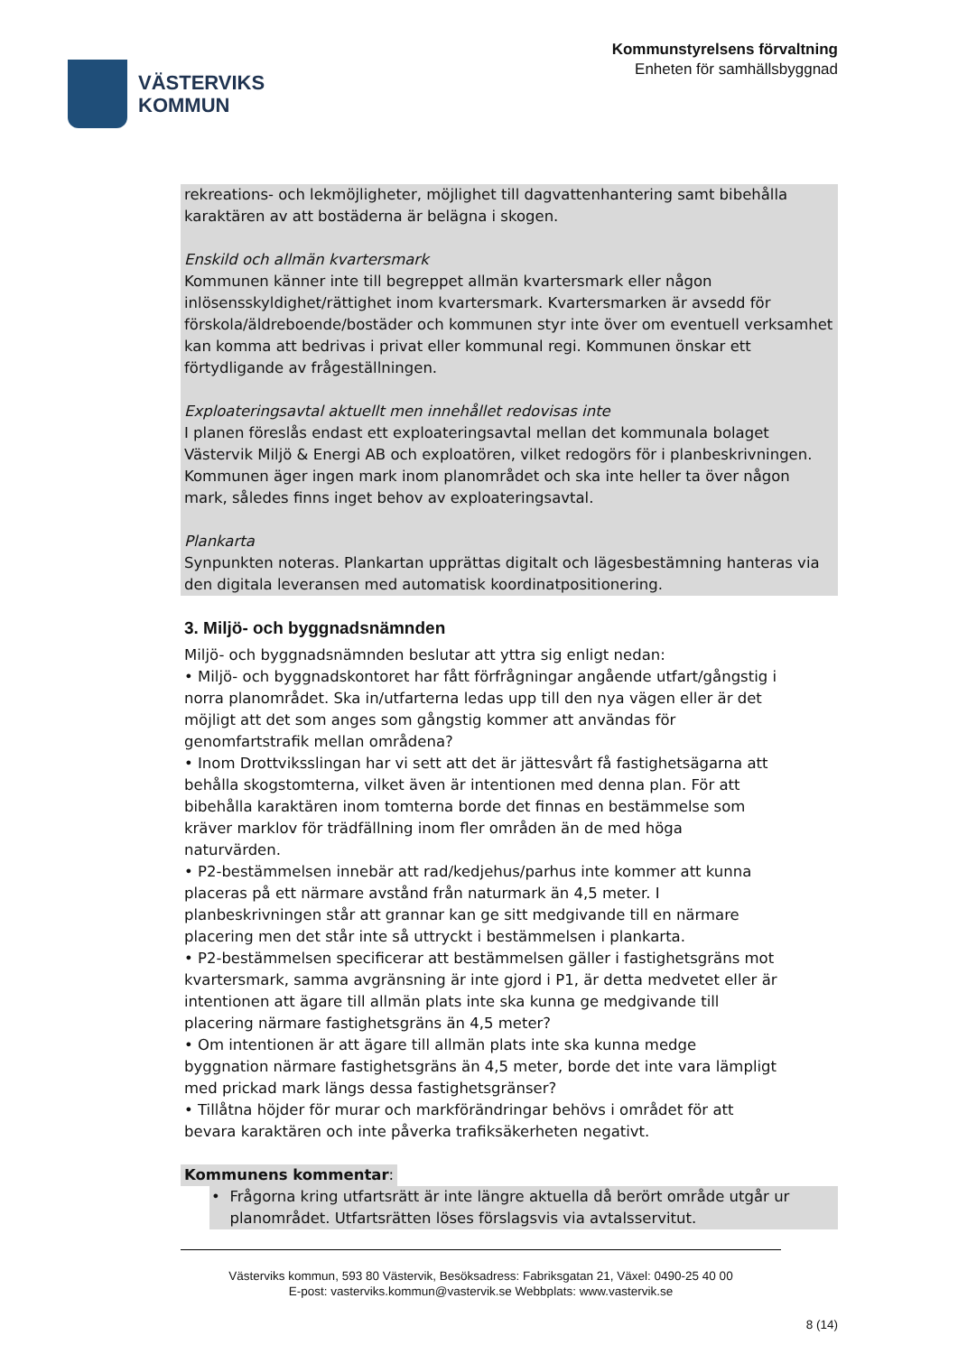VÄSTERVIKS
KOMMUN
Kommunstyrelsens förvaltning
Enheten för samhällsbyggnad
rekreations- och lekmöjligheter, möjlighet till dagvattenhantering samt bibehålla karaktären av att bostäderna är belägna i skogen.
Enskild och allmän kvartersmark
Kommunen känner inte till begreppet allmän kvartersmark eller någon inlösensskyldighet/rättighet inom kvartersmark. Kvartersmarken är avsedd för förskola/äldreboende/bostäder och kommunen styr inte över om eventuell verksamhet kan komma att bedrivas i privat eller kommunal regi. Kommunen önskar ett förtydligande av frågeställningen.
Exploateringsavtal aktuellt men innehållet redovisas inte
I planen föreslås endast ett exploateringsavtal mellan det kommunala bolaget Västervik Miljö & Energi AB och exploatören, vilket redogörs för i planbeskrivningen. Kommunen äger ingen mark inom planområdet och ska inte heller ta över någon mark, således finns inget behov av exploateringsavtal.
Plankarta
Synpunkten noteras. Plankartan upprättas digitalt och lägesbestämning hanteras via den digitala leveransen med automatisk koordinatpositionering.
3. Miljö- och byggnadsnämnden
Miljö- och byggnadsnämnden beslutar att yttra sig enligt nedan:
• Miljö- och byggnadskontoret har fått förfrågningar angående utfart/gångstig i norra planområdet. Ska in/utfarterna ledas upp till den nya vägen eller är det möjligt att det som anges som gångstig kommer att användas för genomfartstrafik mellan områdena?
• Inom Drottviksslingan har vi sett att det är jättesvårt få fastighetsägarna att behålla skogstomterna, vilket även är intentionen med denna plan. För att bibehålla karaktären inom tomterna borde det finnas en bestämmelse som kräver marklov för trädfällning inom fler områden än de med höga naturvärden.
• P2-bestämmelsen innebär att rad/kedjehus/parhus inte kommer att kunna placeras på ett närmare avstånd från naturmark än 4,5 meter. I planbeskrivningen står att grannar kan ge sitt medgivande till en närmare placering men det står inte så uttryckt i bestämmelsen i plankarta.
• P2-bestämmelsen specificerar att bestämmelsen gäller i fastighetsgräns mot kvartersmark, samma avgränsning är inte gjord i P1, är detta medvetet eller är intentionen att ägare till allmän plats inte ska kunna ge medgivande till placering närmare fastighetsgräns än 4,5 meter?
• Om intentionen är att ägare till allmän plats inte ska kunna medge byggnation närmare fastighetsgräns än 4,5 meter, borde det inte vara lämpligt med prickad mark längs dessa fastighetsgränser?
• Tillåtna höjder för murar och markförändringar behövs i området för att bevara karaktären och inte påverka trafiksäkerheten negativt.
Kommunens kommentar:
• Frågorna kring utfartsrätt är inte längre aktuella då berört område utgår ur planområdet. Utfartsrätten löses förslagsvis via avtalsservitut.
Västerviks kommun, 593 80 Västervik, Besöksadress: Fabriksgatan 21, Växel: 0490-25 40 00
E-post: vasterviks.kommun@vastervik.se Webbplats: www.vastervik.se
8 (14)